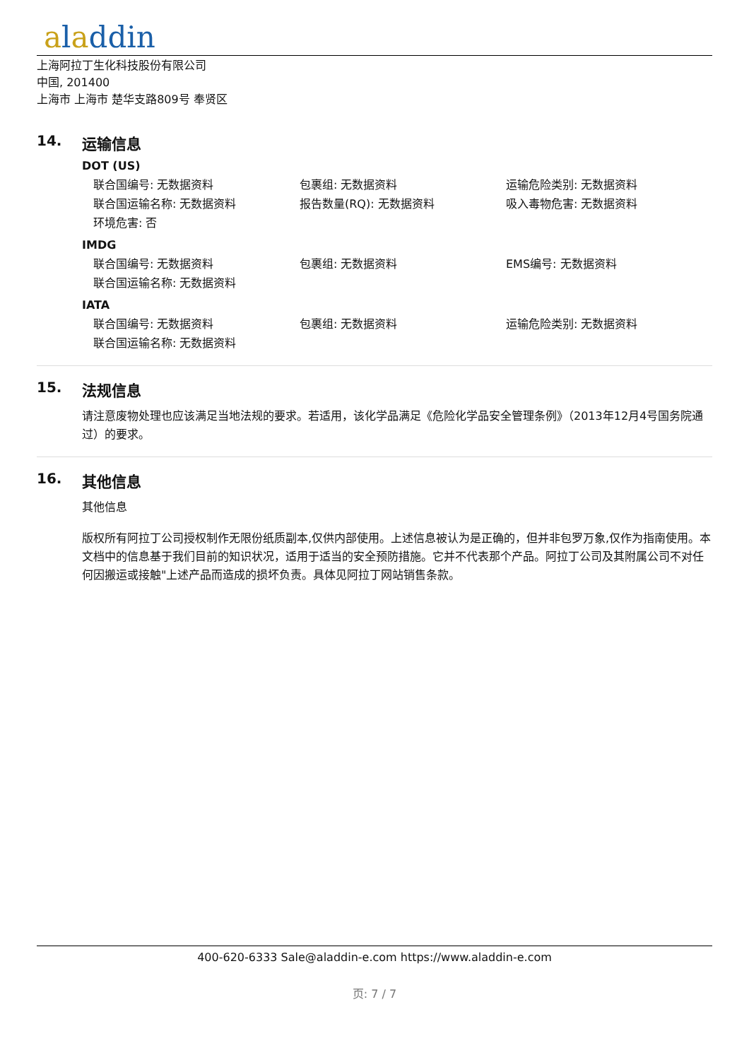aladdin
上海阿拉丁生化科技股份有限公司
中国, 201400
上海市 上海市 楚华支路809号 奉贤区
14. 运输信息
DOT (US)
联合国编号: 无数据资料 包裹组: 无数据资料 运输危险类别: 无数据资料
联合国运输名称: 无数据资料 报告数量(RQ): 无数据资料 吸入毒物危害: 无数据资料
环境危害: 否
IMDG
联合国编号: 无数据资料 包裹组: 无数据资料 EMS编号: 无数据资料
联合国运输名称: 无数据资料
IATA
联合国编号: 无数据资料 包裹组: 无数据资料 运输危险类别: 无数据资料
联合国运输名称: 无数据资料
15. 法规信息
请注意废物处理也应该满足当地法规的要求。若适用，该化学品满足《危险化学品安全管理条例》（2013年12月4号国务院通过）的要求。
16. 其他信息
其他信息
版权所有阿拉丁公司授权制作无限份纸质副本,仅供内部使用。上述信息被认为是正确的，但并非包罗万象,仅作为指南使用。本文档中的信息基于我们目前的知识状况，适用于适当的安全预防措施。它并不代表那个产品。阿拉丁公司及其附属公司不对任何因搬运或接触"上述产品而造成的损坏负责。具体见阿拉丁网站销售条款。
400-620-6333 Sale@aladdin-e.com https://www.aladdin-e.com
页: 7 / 7